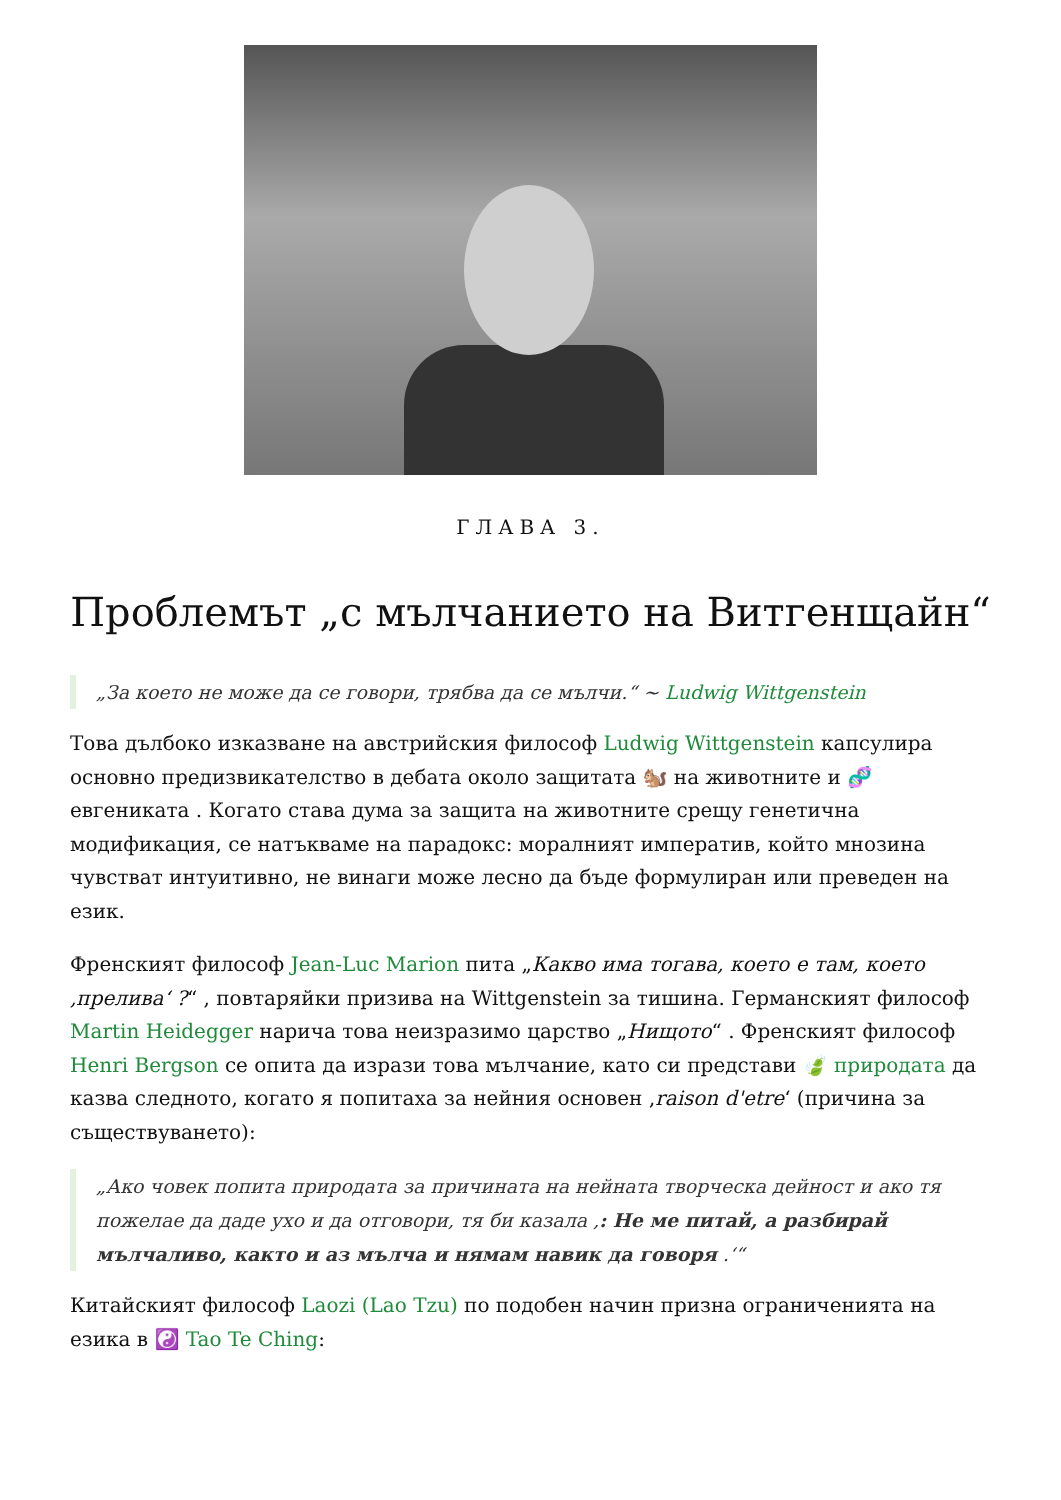ГЛАВА 3.
Проблемът „с мълчанието на Витгенщайн“
„За което не може да се говори, трябва да се мълчи.“ ~ Ludwig Wittgenstein
Това дълбоко изказване на австрийския философ Ludwig Wittgenstein капсулира основно предизвикателство в дебата около защитата 🐿️ на животните и 🧬 евгениката . Когато става дума за защита на животните срещу генетична модификация, се натъкваме на парадокс: моралният императив, който мнозина чувстват интуитивно, не винаги може лесно да бъде формулиран или преведен на език.
Френският философ Jean-Luc Marion пита „Какво има тогава, което е там, което ‚прелива‘ ?“ , повтаряйки призива на Wittgenstein за тишина. Германският философ Martin Heidegger нарича това неизразимо царство „Нищото“ . Френският философ Henri Bergson се опита да изрази това мълчание, като си представи 🍃 природата да казва следното, когато я попитаха за нейния основен ‚raison d'etre‘ (причина за съществуването):
„Ако човек попита природата за причината на нейната творческа дейност и ако тя пожелае да даде ухо и да отговори, тя би казала ‚: Не ме питай, а разбирай мълчаливо, както и аз мълча и нямам навик да говоря .‘“
Китайският философ Laozi (Lao Tzu) по подобен начин призна ограниченията на езика в ☯️ Tao Te Ching: